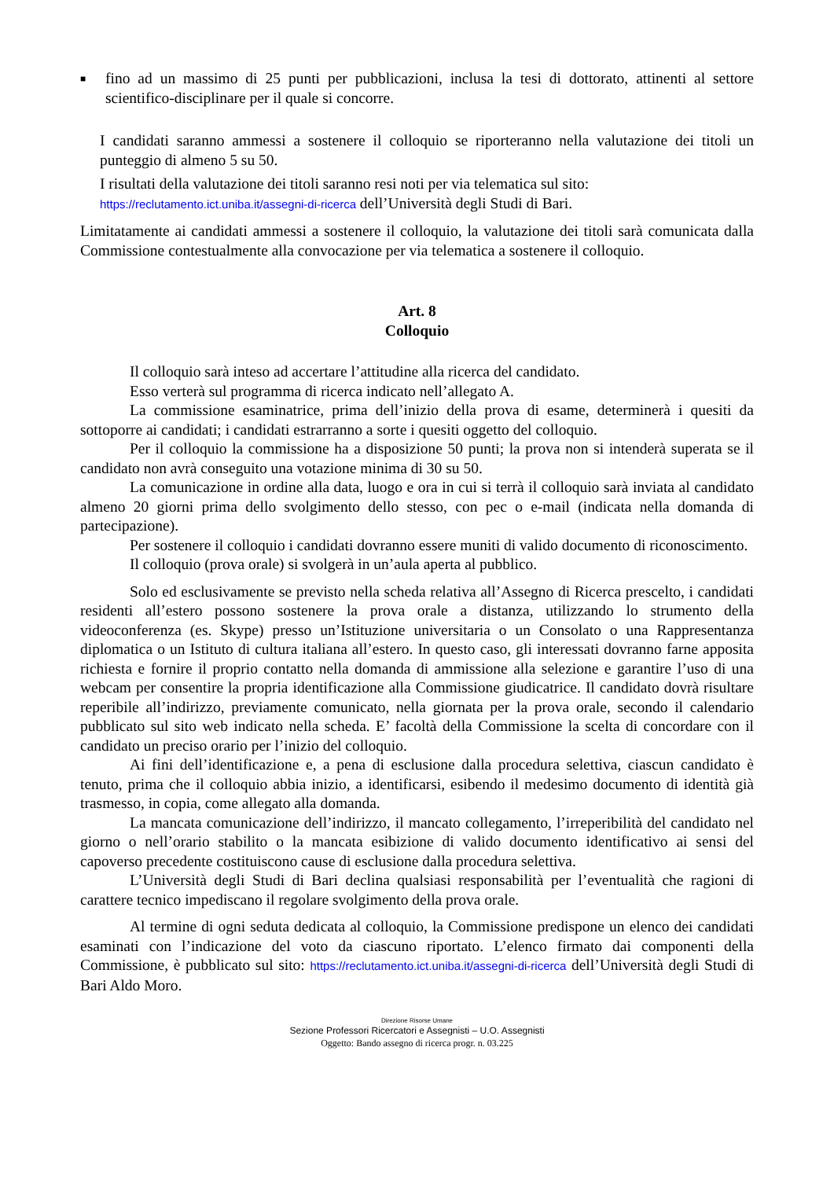■
fino ad un massimo di 25 punti per pubblicazioni, inclusa la tesi di dottorato, attinenti al settore scientifico-disciplinare per il quale si concorre.
I candidati saranno ammessi a sostenere il colloquio se riporteranno nella valutazione dei titoli un punteggio di almeno 5 su 50.
I risultati della valutazione dei titoli saranno resi noti per via telematica sul sito:
https://reclutamento.ict.uniba.it/assegni-di-ricerca dell’Università degli Studi di Bari.
Limitatamente ai candidati ammessi a sostenere il colloquio, la valutazione dei titoli sarà comunicata dalla Commissione contestualmente alla convocazione per via telematica a sostenere il colloquio.
Art. 8
Colloquio
Il colloquio sarà inteso ad accertare l’attitudine alla ricerca del candidato.
Esso verterà sul programma di ricerca indicato nell’allegato A.
La commissione esaminatrice, prima dell’inizio della prova di esame, determinerà i quesiti da sottoporre ai candidati; i candidati estrarranno a sorte i quesiti oggetto del colloquio.
Per il colloquio la commissione ha a disposizione 50 punti; la prova non si intenderà superata se il candidato non avrà conseguito una votazione minima di 30 su 50.
La comunicazione in ordine alla data, luogo e ora in cui si terrà il colloquio sarà inviata al candidato almeno 20 giorni prima dello svolgimento dello stesso, con pec o e-mail (indicata nella domanda di partecipazione).
Per sostenere il colloquio i candidati dovranno essere muniti di valido documento di riconoscimento.
Il colloquio (prova orale) si svolgerà in un’aula aperta al pubblico.
Solo ed esclusivamente se previsto nella scheda relativa all’Assegno di Ricerca prescelto, i candidati residenti all’estero possono sostenere la prova orale a distanza, utilizzando lo strumento della videoconferenza (es. Skype) presso un’Istituzione universitaria o un Consolato o una Rappresentanza diplomatica o un Istituto di cultura italiana all’estero. In questo caso, gli interessati dovranno farne apposita richiesta e fornire il proprio contatto nella domanda di ammissione alla selezione e garantire l’uso di una webcam per consentire la propria identificazione alla Commissione giudicatrice. Il candidato dovrà risultare reperibile all’indirizzo, previamente comunicato, nella giornata per la prova orale, secondo il calendario pubblicato sul sito web indicato nella scheda. E’ facoltà della Commissione la scelta di concordare con il candidato un preciso orario per l’inizio del colloquio.
Ai fini dell’identificazione e, a pena di esclusione dalla procedura selettiva, ciascun candidato è tenuto, prima che il colloquio abbia inizio, a identificarsi, esibendo il medesimo documento di identità già trasmesso, in copia, come allegato alla domanda.
La mancata comunicazione dell’indirizzo, il mancato collegamento, l’irreperibilità del candidato nel giorno o nell’orario stabilito o la mancata esibizione di valido documento identificativo ai sensi del capoverso precedente costituiscono cause di esclusione dalla procedura selettiva.
L’Università degli Studi di Bari declina qualsiasi responsabilità per l’eventualità che ragioni di carattere tecnico impediscano il regolare svolgimento della prova orale.
Al termine di ogni seduta dedicata al colloquio, la Commissione predispone un elenco dei candidati esaminati con l’indicazione del voto da ciascuno riportato. L’elenco firmato dai componenti della Commissione, è pubblicato sul sito: https://reclutamento.ict.uniba.it/assegni-di-ricerca dell’Università degli Studi di Bari Aldo Moro.
Direzione Risorse Umane
Sezione Professori Ricercatori e Assegnisti – U.O. Assegnisti
Oggetto: Bando assegno di ricerca progr. n. 03.225